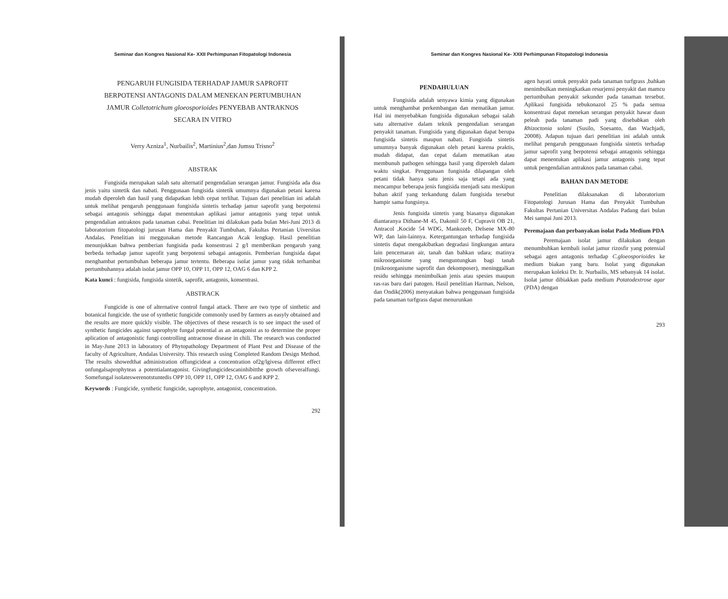Seminar dan Kongres Nasional Ke- XXII Perhimpunan Fitopatologi Indonesia
PENGARUH FUNGISIDA TERHADAP JAMUR SAPROFIT
BERPOTENSI ANTAGONIS DALAM MENEKAN PERTUMBUHAN
JAMUR Colletotrichum gloeosporioides PENYEBAB ANTRAKNOS
SECARA IN VITRO
Verry Azniza<sup>1</sup>, Nurbailis<sup>2</sup>, Martinius<sup>2</sup>,dan Jumsu Trisno<sup>2</sup>
ABSTRAK
Fungisida merupakan salah satu alternatif pengendalian serangan jamur. Fungisida ada dua jenis yaitu sintetik dan nabati. Penggunaan fungisida sintetik umumnya digunakan petani karena mudah diperoleh dan hasil yang didapatkan lebih cepat terlihat. Tujuan dari penelitian ini adalah untuk melihat pengaruh penggunaan fungisida sintetis terhadap jamur saprofit yang berpotensi sebagai antagonis sehingga dapat menentukan aplikasi jamur antagonis yang tepat untuk pengendalian antraknos pada tanaman cabai. Penelitian ini dilakukan pada bulan Mei-Juni 2013 di laboratorium fitopatologi jurusan Hama dan Penyakit Tumbuhan, Fakultas Pertanian Uiversitas Andalas. Penelitian ini meggunakan metode Rancangan Acak lengkap. Hasil penelitian menunjukkan bahwa pemberian fungisida pada konsentrasi 2 g/l memberikan pengaruh yang berbeda terhadap jamur saprofit yang berpotensi sebagai antagonis. Pemberian fungisida dapat menghambat pertumbuhan beberapa jamur tertentu. Beberapa isolat jamur yang tidak terhambat pertumbuhannya adalah isolat jamur OPP 10, OPP 11, OPP 12, OAG 6 dan KPP 2.
Kata kunci : fungisida, fungisida sintetik, saprofit, antagonis, konsentrasi.
ABSTRACK
Fungicide is one of alternative control fungal attack. There are two type of sinthetic and botanical fungicide. the use of synthetic fungicide commonly used by farmers as easyly obtained and the results are more quickly visible. The objectives of these research is to see impact the used of synthetic fungicides against saprophyte fungal potential as an antagonist as to determine the proper aplication of antagonistic fungi controlling antracnose disease in chili. The research was conducted in May-June 2013 in laboratory of Phytopathology Department of Plant Pest and Disease of the faculty of Agriculture, Andalas University. This research using Completed Random Design Method. The results showedthat administration offungicideat a concentration of2g/lgivesa different effect onfungalsaprophyteas a potentialantagonist. Givingfungicidescaninhibitthe growth ofseveralfungi. Somefungal isolateswerenotstuntedis OPP 10, OPP 11, OPP 12, OAG 6 and KPP 2.
Keywords : Fungicide, synthetic fungicide, saprophyte, antagonist, concentration.
292
Seminar dan Kongres Nasional Ke- XXII Perhimpunan Fitopatologi Indonesia
PENDAHULUAN
Fungisida adalah senyawa kimia yang digunakan untuk menghambat perkembangan dan mematikan jamur. Hal ini menyebabkan fungisida digunakan sebagai salah satu alternative dalam teknik pengendalian serangan penyakit tanaman. Fungisida yang digunakan dapat berupa fungisida sintetis maupun nabati. Fungisida sintetis umumnya banyak digunakan oleh petani karena praktis, mudah didapat, dan cepat dalam mematikan atau membunuh pathogen sehingga hasil yang diperoleh dalam waktu singkat. Penggunaan fungisida dilapangan oleh petani tidak hanya satu jenis saja tetapi ada yang mencampur beberapa jenis fungisida menjadi satu meskipun bahan aktif yang terkandung dalam fungisida tersebut hampir sama fungsinya.
Jenis fungisida sintetis yang biasanya digunakan diantaranya Dithane-M 45, Dakonil 50 F, Cupravit OB 21, Antracol ,Kocide 54 WDG, Mankozeb, Delsene MX-80 WP, dan lain-lainnya. Ketergantungan terhadap fungisida sintetis dapat mengakibatkan degradasi lingkungan antara lain pencemaran air, tanah dan bahkan udara; matinya mikroorganisme yang menguntungkan bagi tanah (mikroorganisme saprofit dan dekomposer), meninggalkan residu sehingga menimbulkan jenis atau spesies maupun ras-ras baru dari patogen. Hasil penelitian Harman, Nelson, dan Ondik(2006) menyatakan bahwa penggunaan fungisida pada tanaman turfgrass dapat menurunkan
agen hayati untuk penyakit pada tanaman turfgrass ,bahkan menimbulkan meningkatkan resurjensi penyakit dan mamcu pertumbuhan penyakit sekunder pada tanaman tersebut. Aplikasi fungisida tebukonazol 25 % pada semua konsentrasi dapat menekan serangan penyakit hawar daun peleah pada tanaman padi yang disebabkan oleh Rhizoctonia solani (Susilo, Soesanto, dan Wachjadi, 20008). Adapun tujuan dari penelitian ini adalah untuk melihat pengaruh penggunaan fungisida sintetis terhadap jamur saprofit yang berpotensi sebagai antagonis sehingga dapat menentukan aplikasi jamur antagonis yang tepat untuk pengendalian antraknos pada tanaman cabai.
BAHAN DAN METODE
Penelitian dilaksanakan di laboratorium Fitopatologi Jurusan Hama dan Penyakit Tumbuhan Fakultas Pertanian Universitas Andalas Padang dari bulan Mei sampai Juni 2013.
Peremajaan dan perbanyakan isolat Pada Medium PDA
Peremajaan isolat jamur dilakukan dengan menumbuhkan kembali isolat jamur rizosfir yang potensial sebagai agen antagonis terhadap C.gloeosporioides ke medium biakan yang baru. Isolat yang digunakan merupakan koleksi Dr. Ir. Nurbailis, MS sebanyak 14 isolat. Isolat jamur dibiakkan pada medium Potatodextrose agar (PDA) dengan
293